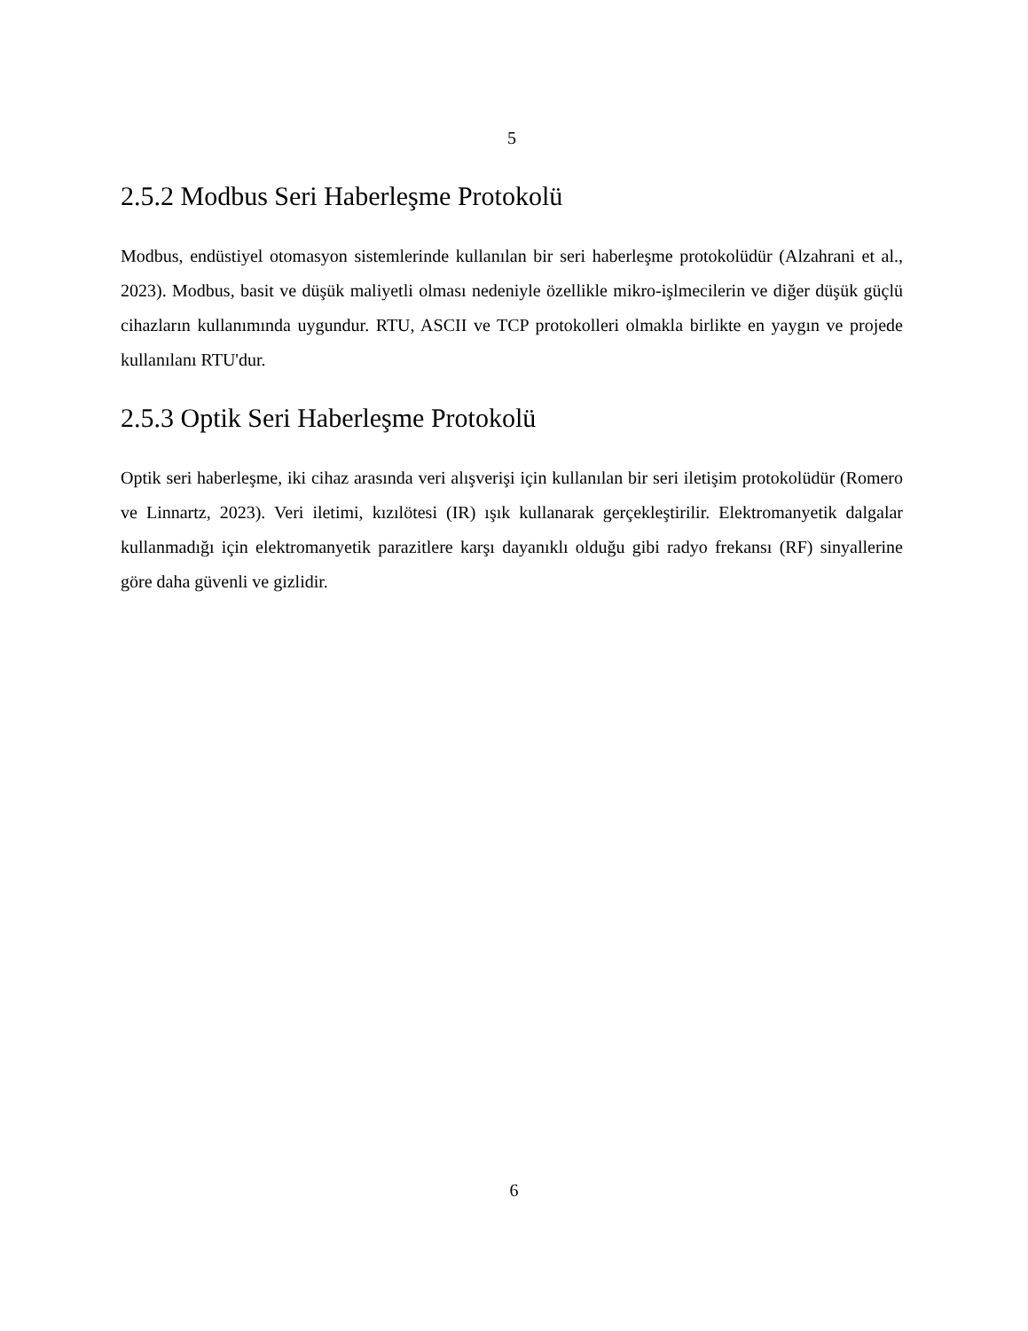5
2.5.2 Modbus Seri Haberleşme Protokolü
Modbus, endüstiyel otomasyon sistemlerinde kullanılan bir seri haberleşme protokolüdür (Alzahrani et al., 2023). Modbus, basit ve düşük maliyetli olması nedeniyle özellikle mikro-işlmecilerin ve diğer düşük güçlü cihazların kullanımında uygundur. RTU, ASCII ve TCP protokolleri olmakla birlikte en yaygın ve projede kullanılanı RTU'dur.
2.5.3 Optik Seri Haberleşme Protokolü
Optik seri haberleşme, iki cihaz arasında veri alışverişi için kullanılan bir seri iletişim protokolüdür (Romero ve Linnartz, 2023). Veri iletimi, kızılötesi (IR) ışık kullanarak gerçekleştirilir. Elektromanyetik dalgalar kullanmadığı için elektromanyetik parazitlere karşı dayanıklı olduğu gibi radyo frekansı (RF) sinyallerine göre daha güvenli ve gizlidir.
6